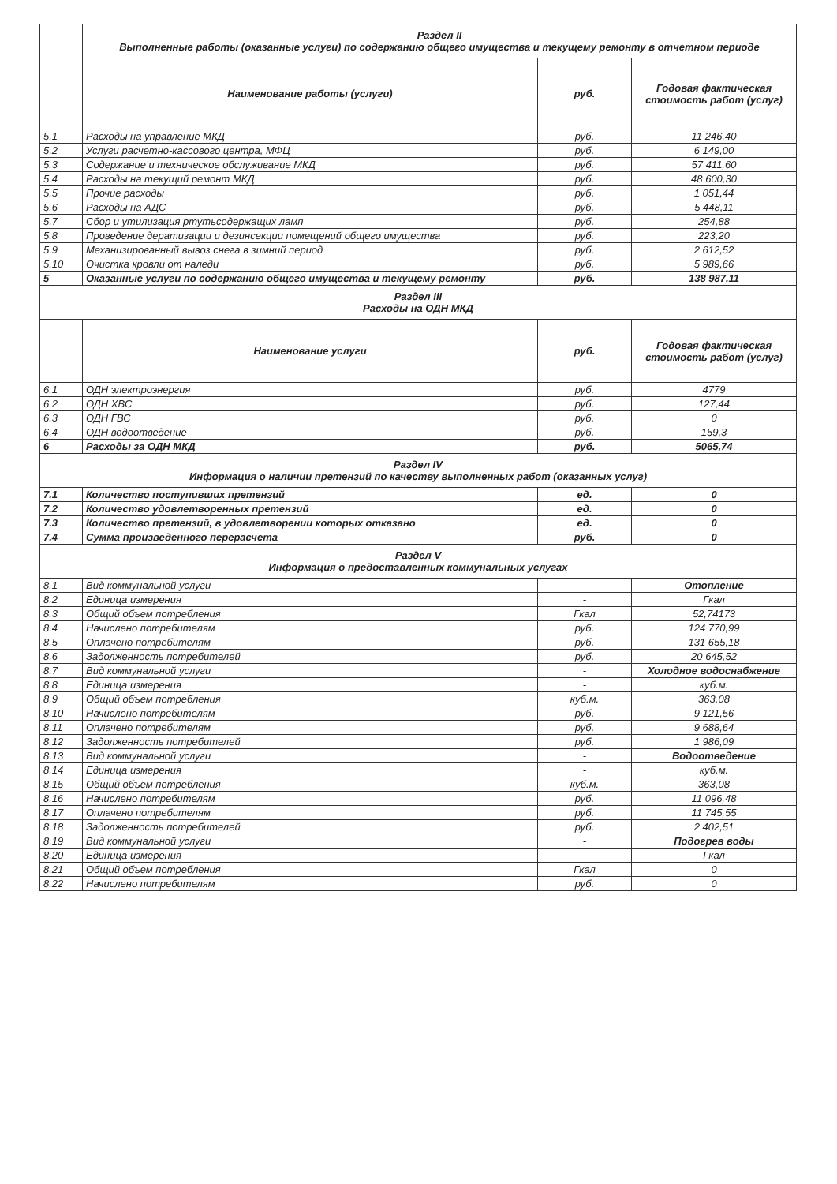| | Раздел II Выполненные работы (оказанные услуги) по содержанию общего имущества и текущему ремонту в отчетном периоде | | |
| | Наименование работы (услуги) | руб. | Годовая фактическая стоимость работ (услуг) |
| 5.1 | Расходы на управление МКД | руб. | 11 246,40 |
| 5.2 | Услуги расчетно-кассового центра, МФЦ | руб. | 6 149,00 |
| 5.3 | Содержание и техническое обслуживание МКД | руб. | 57 411,60 |
| 5.4 | Расходы на текущий ремонт МКД | руб. | 48 600,30 |
| 5.5 | Прочие расходы | руб. | 1 051,44 |
| 5.6 | Расходы на АДС | руб. | 5 448,11 |
| 5.7 | Сбор и утилизация ртутьсодержащих ламп | руб. | 254,88 |
| 5.8 | Проведение дератизации и дезинсекции помещений общего имущества | руб. | 223,20 |
| 5.9 | Механизированный вывоз снега в зимний период | руб. | 2 612,52 |
| 5.10 | Очистка кровли от наледи | руб. | 5 989,66 |
| 5 | Оказанные услуги по содержанию общего имущества и текущему ремонту | руб. | 138 987,11 |
| Раздел III Расходы на ОДН МКД | | | |
| | Наименование услуги | руб. | Годовая фактическая стоимость работ (услуг) |
| 6.1 | ОДН электроэнергия | руб. | 4779 |
| 6.2 | ОДН ХВС | руб. | 127,44 |
| 6.3 | ОДН ГВС | руб. | 0 |
| 6.4 | ОДН водоотведение | руб. | 159,3 |
| 6 | Расходы за ОДН МКД | руб. | 5065,74 |
| Раздел IV Информация о наличии претензий по качеству выполненных работ (оказанных услуг) | | | |
| 7.1 | Количество поступивших претензий | ед. | 0 |
| 7.2 | Количество удовлетворенных претензий | ед. | 0 |
| 7.3 | Количество претензий, в удовлетворении которых отказано | ед. | 0 |
| 7.4 | Сумма произведенного перерасчета | руб. | 0 |
| Раздел V Информация о предоставленных коммунальных услугах | | | |
| 8.1 | Вид коммунальной услуги | - | Отопление |
| 8.2 | Единица измерения | - | Гкал |
| 8.3 | Общий объем потребления | Гкал | 52,74173 |
| 8.4 | Начислено потребителям | руб. | 124 770,99 |
| 8.5 | Оплачено потребителям | руб. | 131 655,18 |
| 8.6 | Задолженность потребителей | руб. | 20 645,52 |
| 8.7 | Вид коммунальной услуги | - | Холодное водоснабжение |
| 8.8 | Единица измерения | - | куб.м. |
| 8.9 | Общий объем потребления | куб.м. | 363,08 |
| 8.10 | Начислено потребителям | руб. | 9 121,56 |
| 8.11 | Оплачено потребителям | руб. | 9 688,64 |
| 8.12 | Задолженность потребителей | руб. | 1 986,09 |
| 8.13 | Вид коммунальной услуги | - | Водоотведение |
| 8.14 | Единица измерения | - | куб.м. |
| 8.15 | Общий объем потребления | куб.м. | 363,08 |
| 8.16 | Начислено потребителям | руб. | 11 096,48 |
| 8.17 | Оплачено потребителям | руб. | 11 745,55 |
| 8.18 | Задолженность потребителей | руб. | 2 402,51 |
| 8.19 | Вид коммунальной услуги | - | Подогрев воды |
| 8.20 | Единица измерения | - | Гкал |
| 8.21 | Общий объем потребления | Гкал | 0 |
| 8.22 | Начислено потребителям | руб. | 0 |